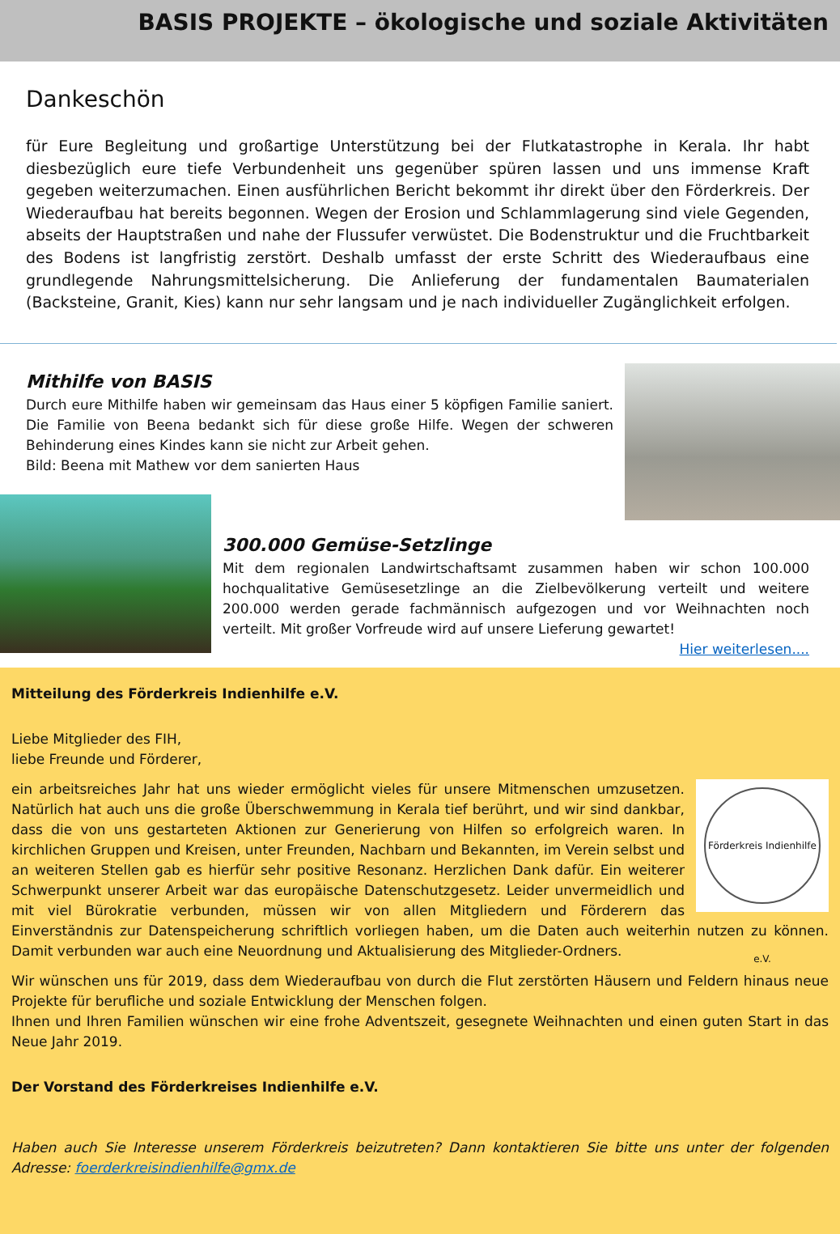BASIS PROJEKTE – ökologische und soziale Aktivitäten
Dankeschön
für Eure Begleitung und großartige Unterstützung bei der Flutkatastrophe in Kerala. Ihr habt diesbezüglich eure tiefe Verbundenheit uns gegenüber spüren lassen und uns immense Kraft gegeben weiterzumachen. Einen ausführlichen Bericht bekommt ihr direkt über den Förderkreis. Der Wiederaufbau hat bereits begonnen. Wegen der Erosion und Schlammlagerung sind viele Gegenden, abseits der Hauptstraßen und nahe der Flussufer verwüstet. Die Bodenstruktur und die Fruchtbarkeit des Bodens ist langfristig zerstört. Deshalb umfasst der erste Schritt des Wiederaufbaus eine grundlegende Nahrungsmittelsicherung. Die Anlieferung der fundamentalen Baumaterialen (Backsteine, Granit, Kies) kann nur sehr langsam und je nach individueller Zugänglichkeit erfolgen.
Mithilfe von BASIS
Durch eure Mithilfe haben wir gemeinsam das Haus einer 5 köpfigen Familie saniert. Die Familie von Beena bedankt sich für diese große Hilfe. Wegen der schweren Behinderung eines Kindes kann sie nicht zur Arbeit gehen.
Bild: Beena mit Mathew vor dem sanierten Haus
300.000 Gemüse-Setzlinge
Mit dem regionalen Landwirtschaftsamt zusammen haben wir schon 100.000 hochqualitative Gemüsesetzlinge an die Zielbevölkerung verteilt und weitere 200.000 werden gerade fachmännisch aufgezogen und vor Weihnachten noch verteilt. Mit großer Vorfreude wird auf unsere Lieferung gewartet!
Hier weiterlesen....
Mitteilung des Förderkreis Indienhilfe e.V.
Liebe Mitglieder des FIH,
liebe Freunde und Förderer,
Förderkreis Indienhilfe e.V.
ein arbeitsreiches Jahr hat uns wieder ermöglicht vieles für unsere Mitmenschen umzusetzen. Natürlich hat auch uns die große Überschwemmung in Kerala tief berührt, und wir sind dankbar, dass die von uns gestarteten Aktionen zur Generierung von Hilfen so erfolgreich waren. In kirchlichen Gruppen und Kreisen, unter Freunden, Nachbarn und Bekannten, im Verein selbst und an weiteren Stellen gab es hierfür sehr positive Resonanz. Herzlichen Dank dafür. Ein weiterer Schwerpunkt unserer Arbeit war das europäische Datenschutzgesetz. Leider unvermeidlich und mit viel Bürokratie verbunden, müssen wir von allen Mitgliedern und Förderern das Einverständnis zur Datenspeicherung schriftlich vorliegen haben, um die Daten auch weiterhin nutzen zu können. Damit verbunden war auch eine Neuordnung und Aktualisierung des Mitglieder-Ordners.
Wir wünschen uns für 2019, dass dem Wiederaufbau von durch die Flut zerstörten Häusern und Feldern hinaus neue Projekte für berufliche und soziale Entwicklung der Menschen folgen.
Ihnen und Ihren Familien wünschen wir eine frohe Adventszeit, gesegnete Weihnachten und einen guten Start in das Neue Jahr 2019.
Der Vorstand des Förderkreises Indienhilfe e.V.
Haben auch Sie Interesse unserem Förderkreis beizutreten? Dann kontaktieren Sie bitte uns unter der folgenden Adresse: foerderkreisindienhilfe@gmx.de